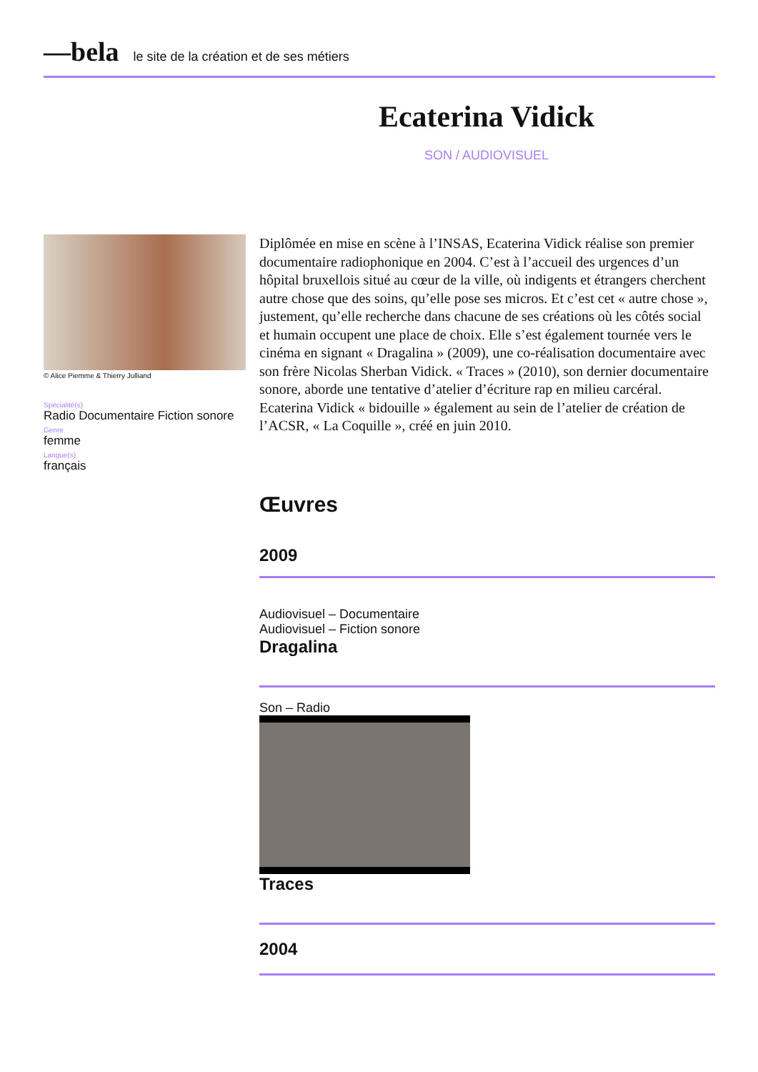—bela le site de la création et de ses métiers
Ecaterina Vidick
SON / AUDIOVISUEL
© Alice Piemme & Thierry Julliand
Spécialité(s)
Radio Documentaire Fiction sonore
Genre
femme
Langue(s)
français
Diplômée en mise en scène à l’INSAS, Ecaterina Vidick réalise son premier documentaire radiophonique en 2004. C’est à l’accueil des urgences d’un hôpital bruxellois situé au cœur de la ville, où indigents et étrangers cherchent autre chose que des soins, qu’elle pose ses micros. Et c’est cet « autre chose », justement, qu’elle recherche dans chacune de ses créations où les côtés social et humain occupent une place de choix. Elle s’est également tournée vers le cinéma en signant « Dragalina » (2009), une co-réalisation documentaire avec son frère Nicolas Sherban Vidick. « Traces » (2010), son dernier documentaire sonore, aborde une tentative d’atelier d’écriture rap en milieu carcéral.
Ecaterina Vidick « bidouille » également au sein de l’atelier de création de l’ACSR, « La Coquille », créé en juin 2010.
Œuvres
2009
Audiovisuel – Documentaire
Audiovisuel – Fiction sonore
Dragalina
Son – Radio
Traces
2004